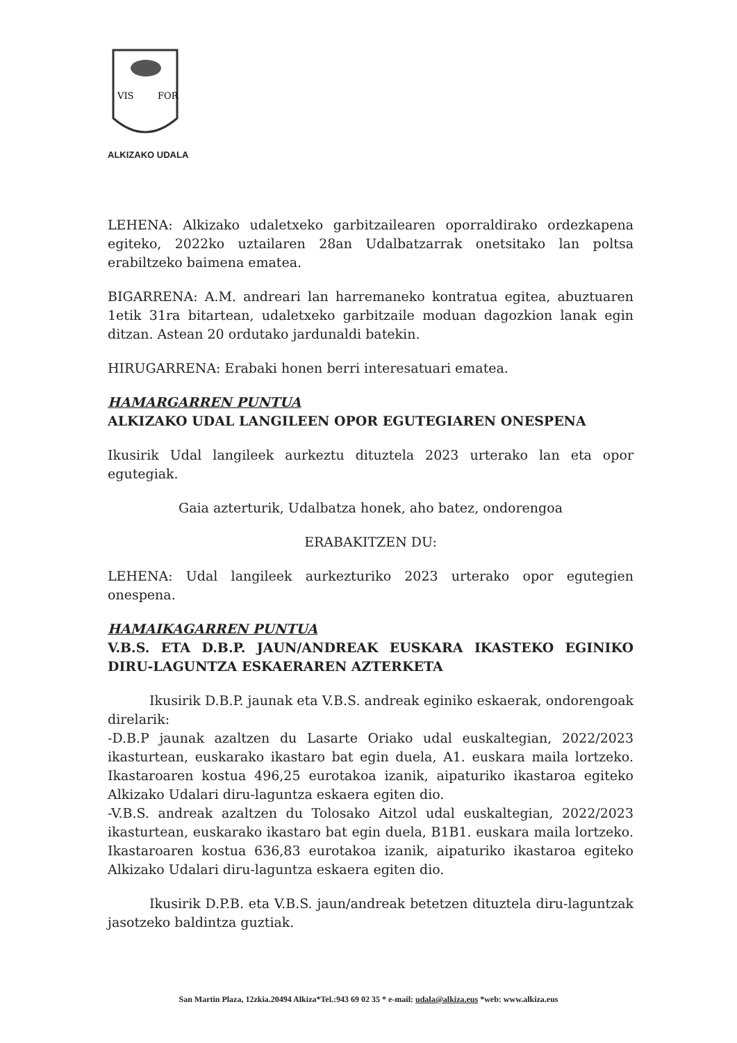VIS
FOR
ALKIZAKO UDALA
LEHENA: Alkizako udaletxeko garbitzailearen oporraldirako ordezkapena egiteko, 2022ko uztailaren 28an Udalbatzarrak onetsitako lan poltsa erabiltzeko baimena ematea.
BIGARRENA: A.M. andreari lan harremaneko kontratua egitea, abuztuaren 1etik 31ra bitartean, udaletxeko garbitzaile moduan dagozkion lanak egin ditzan. Astean 20 ordutako jardunaldi batekin.
HIRUGARRENA: Erabaki honen berri interesatuari ematea.
HAMARGARREN PUNTUA
ALKIZAKO UDAL LANGILEEN OPOR EGUTEGIAREN ONESPENA
Ikusirik Udal langileek aurkeztu dituztela 2023 urterako lan eta opor egutegiak.
Gaia azterturik, Udalbatza honek, aho batez, ondorengoa
ERABAKITZEN DU:
LEHENA: Udal langileek aurkezturiko 2023 urterako opor egutegien onespena.
HAMAIKAGARREN PUNTUA
V.B.S. ETA D.B.P. JAUN/ANDREAK EUSKARA IKASTEKO EGINIKO DIRU-LAGUNTZA ESKAERAREN AZTERKETA
Ikusirik D.B.P. jaunak eta V.B.S. andreak eginiko eskaerak, ondorengoak direlarik:
-D.B.P jaunak azaltzen du Lasarte Oriako udal euskaltegian, 2022/2023 ikasturtean, euskarako ikastaro bat egin duela, A1. euskara maila lortzeko. Ikastaroaren kostua 496,25 eurotakoa izanik, aipaturiko ikastaroa egiteko Alkizako Udalari diru-laguntza eskaera egiten dio.
-V.B.S. andreak azaltzen du Tolosako Aitzol udal euskaltegian, 2022/2023 ikasturtean, euskarako ikastaro bat egin duela, B1B1. euskara maila lortzeko. Ikastaroaren kostua 636,83 eurotakoa izanik, aipaturiko ikastaroa egiteko Alkizako Udalari diru-laguntza eskaera egiten dio.
Ikusirik D.P.B. eta V.B.S. jaun/andreak betetzen dituztela diru-laguntzak jasotzeko baldintza guztiak.
San Martin Plaza, 12zkia.20494 Alkiza*Tel.:943 69 02 35 * e-mail: udala@alkiza.eus *web: www.alkiza.eus